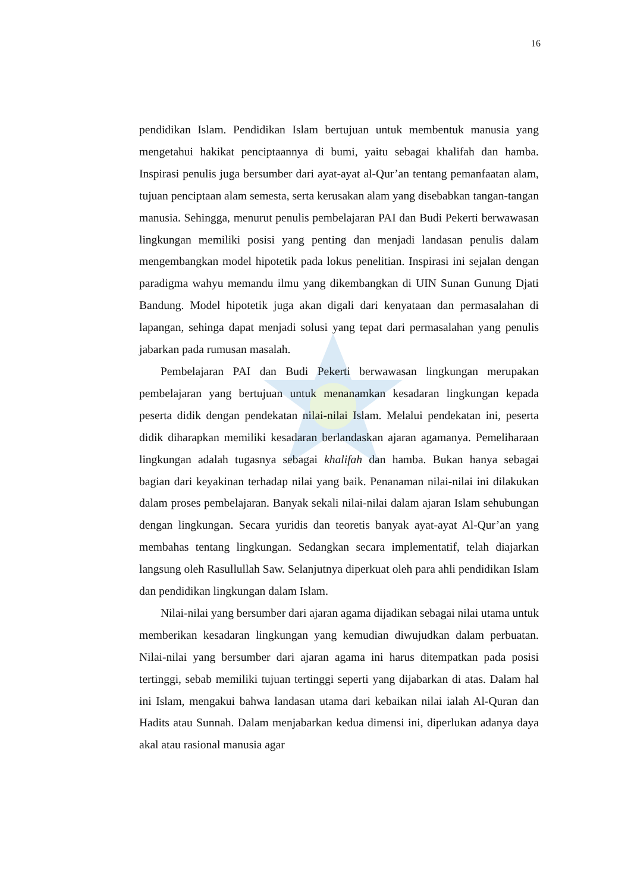16
pendidikan Islam. Pendidikan Islam bertujuan untuk membentuk manusia yang mengetahui hakikat penciptaannya di bumi, yaitu sebagai khalifah dan hamba. Inspirasi penulis juga bersumber dari ayat-ayat al-Qur’an tentang pemanfaatan alam, tujuan penciptaan alam semesta, serta kerusakan alam yang disebabkan tangan-tangan manusia. Sehingga, menurut penulis pembelajaran PAI dan Budi Pekerti berwawasan lingkungan memiliki posisi yang penting dan menjadi landasan penulis dalam mengembangkan model hipotetik pada lokus penelitian. Inspirasi ini sejalan dengan paradigma wahyu memandu ilmu yang dikembangkan di UIN Sunan Gunung Djati Bandung. Model hipotetik juga akan digali dari kenyataan dan permasalahan di lapangan, sehinga dapat menjadi solusi yang tepat dari permasalahan yang penulis jabarkan pada rumusan masalah.
Pembelajaran PAI dan Budi Pekerti berwawasan lingkungan merupakan pembelajaran yang bertujuan untuk menanamkan kesadaran lingkungan kepada peserta didik dengan pendekatan nilai-nilai Islam. Melalui pendekatan ini, peserta didik diharapkan memiliki kesadaran berlandaskan ajaran agamanya. Pemeliharaan lingkungan adalah tugasnya sebagai khalifah dan hamba. Bukan hanya sebagai bagian dari keyakinan terhadap nilai yang baik. Penanaman nilai-nilai ini dilakukan dalam proses pembelajaran. Banyak sekali nilai-nilai dalam ajaran Islam sehubungan dengan lingkungan. Secara yuridis dan teoretis banyak ayat-ayat Al-Qur’an yang membahas tentang lingkungan. Sedangkan secara implementatif, telah diajarkan langsung oleh Rasullullah Saw. Selanjutnya diperkuat oleh para ahli pendidikan Islam dan pendidikan lingkungan dalam Islam.
Nilai-nilai yang bersumber dari ajaran agama dijadikan sebagai nilai utama untuk memberikan kesadaran lingkungan yang kemudian diwujudkan dalam perbuatan. Nilai-nilai yang bersumber dari ajaran agama ini harus ditempatkan pada posisi tertinggi, sebab memiliki tujuan tertinggi seperti yang dijabarkan di atas. Dalam hal ini Islam, mengakui bahwa landasan utama dari kebaikan nilai ialah Al-Quran dan Hadits atau Sunnah. Dalam menjabarkan kedua dimensi ini, diperlukan adanya daya akal atau rasional manusia agar